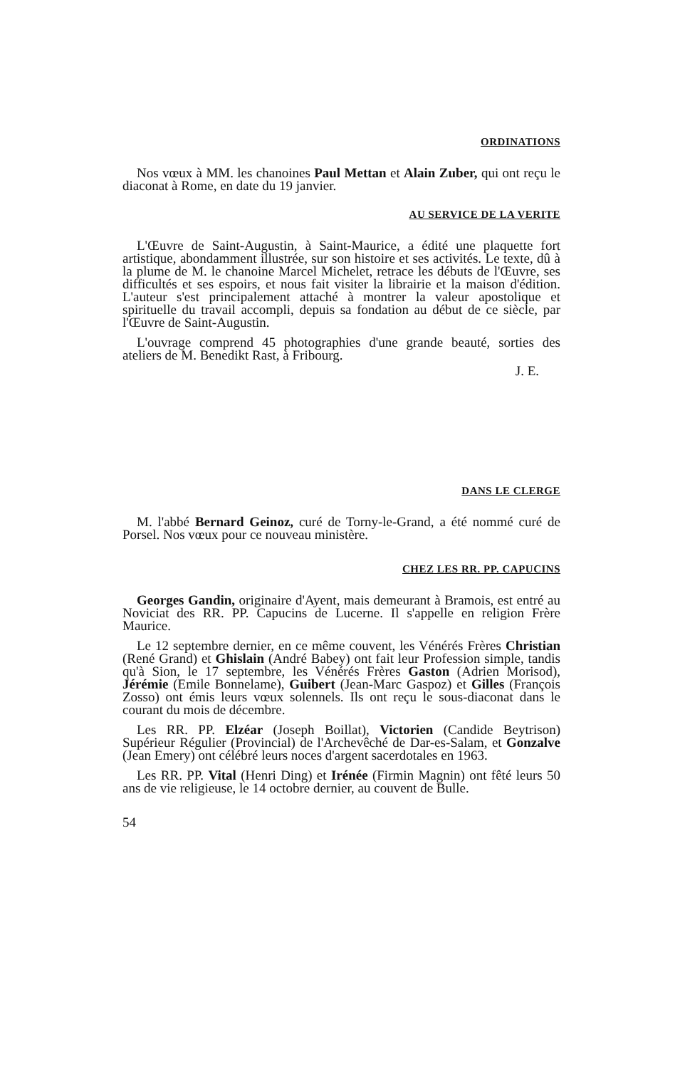ORDINATIONS
Nos vœux à MM. les chanoines Paul Mettan et Alain Zuber, qui ont reçu le diaconat à Rome, en date du 19 janvier.
AU SERVICE DE LA VERITE
L'Œuvre de Saint-Augustin, à Saint-Maurice, a édité une plaquette fort artistique, abondamment illustrée, sur son histoire et ses activités. Le texte, dû à la plume de M. le chanoine Marcel Michelet, retrace les débuts de l'Œuvre, ses difficultés et ses espoirs, et nous fait visiter la librairie et la maison d'édition. L'auteur s'est principalement attaché à montrer la valeur apostolique et spirituelle du travail accompli, depuis sa fondation au début de ce siècle, par l'Œuvre de Saint-Augustin.
L'ouvrage comprend 45 photographies d'une grande beauté, sorties des ateliers de M. Benedikt Rast, à Fribourg.
J. E.
DANS LE CLERGE
M. l'abbé Bernard Geinoz, curé de Torny-le-Grand, a été nommé curé de Porsel. Nos vœux pour ce nouveau ministère.
CHEZ LES RR. PP. CAPUCINS
Georges Gandin, originaire d'Ayent, mais demeurant à Bramois, est entré au Noviciat des RR. PP. Capucins de Lucerne. Il s'appelle en religion Frère Maurice.
Le 12 septembre dernier, en ce même couvent, les Vénérés Frères Christian (René Grand) et Ghislain (André Babey) ont fait leur Profession simple, tandis qu'à Sion, le 17 septembre, les Vénérés Frères Gaston (Adrien Morisod), Jérémie (Emile Bonnelame), Guibert (Jean-Marc Gaspoz) et Gilles (François Zosso) ont émis leurs vœux solennels. Ils ont reçu le sous-diaconat dans le courant du mois de décembre.
Les RR. PP. Elzéar (Joseph Boillat), Victorien (Candide Beytrison) Supérieur Régulier (Provincial) de l'Archevêché de Dar-es-Salam, et Gonzalve (Jean Emery) ont célébré leurs noces d'argent sacerdotales en 1963.
Les RR. PP. Vital (Henri Ding) et Irénée (Firmin Magnin) ont fêté leurs 50 ans de vie religieuse, le 14 octobre dernier, au couvent de Bulle.
54